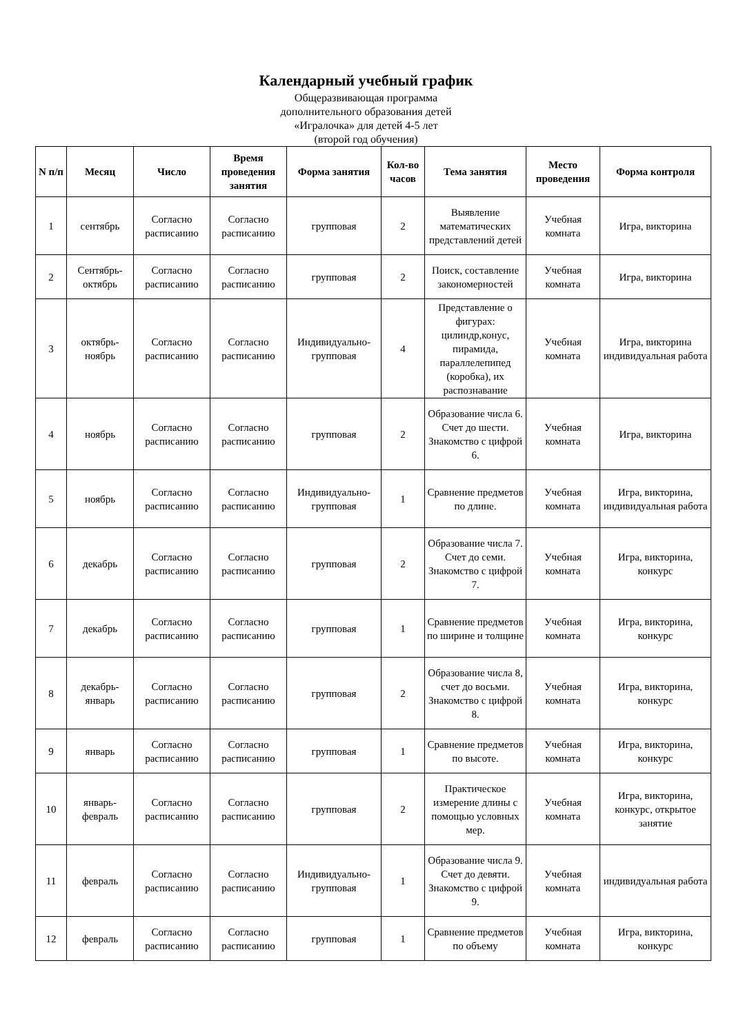Календарный учебный график
Общеразвивающая программа
дополнительного образования детей
«Игралочка» для детей 4-5 лет
(второй год обучения)
| N п/п | Месяц | Число | Время проведения занятия | Форма занятия | Кол-во часов | Тема занятия | Место проведения | Форма контроля |
| --- | --- | --- | --- | --- | --- | --- | --- | --- |
| 1 | сентябрь | Согласно расписанию | Согласно расписанию | групповая | 2 | Выявление математических представлений детей | Учебная комната | Игра, викторина |
| 2 | Сентябрь-октябрь | Согласно расписанию | Согласно расписанию | групповая | 2 | Поиск, составление закономерностей | Учебная комната | Игра, викторина |
| 3 | октябрь-ноябрь | Согласно расписанию | Согласно расписанию | Индивидуально-групповая | 4 | Представление о фигурах: цилиндр,конус, пирамида, параллелепипед (коробка), их распознавание | Учебная комната | Игра, викторина индивидуальная работа |
| 4 | ноябрь | Согласно расписанию | Согласно расписанию | групповая | 2 | Образование числа 6. Счет до шести. Знакомство с цифрой 6. | Учебная комната | Игра, викторина |
| 5 | ноябрь | Согласно расписанию | Согласно расписанию | Индивидуально-групповая | 1 | Сравнение предметов по длине. | Учебная комната | Игра, викторина, индивидуальная работа |
| 6 | декабрь | Согласно расписанию | Согласно расписанию | групповая | 2 | Образование числа 7. Счет до семи. Знакомство с цифрой 7. | Учебная комната | Игра, викторина, конкурс |
| 7 | декабрь | Согласно расписанию | Согласно расписанию | групповая | 1 | Сравнение предметов по ширине и толщине | Учебная комната | Игра, викторина, конкурс |
| 8 | декабрь-январь | Согласно расписанию | Согласно расписанию | групповая | 2 | Образование числа 8, счет до восьми. Знакомство с цифрой 8. | Учебная комната | Игра, викторина, конкурс |
| 9 | январь | Согласно расписанию | Согласно расписанию | групповая | 1 | Сравнение предметов по высоте. | Учебная комната | Игра, викторина, конкурс |
| 10 | январь-февраль | Согласно расписанию | Согласно расписанию | групповая | 2 | Практическое измерение длины с помощью условных мер. | Учебная комната | Игра, викторина, конкурс, открытое занятие |
| 11 | февраль | Согласно расписанию | Согласно расписанию | Индивидуально-групповая | 1 | Образование числа 9. Счет до девяти. Знакомство с цифрой 9. | Учебная комната | индивидуальная работа |
| 12 | февраль | Согласно расписанию | Согласно расписанию | групповая | 1 | Сравнение предметов по объему | Учебная комната | Игра, викторина, конкурс |